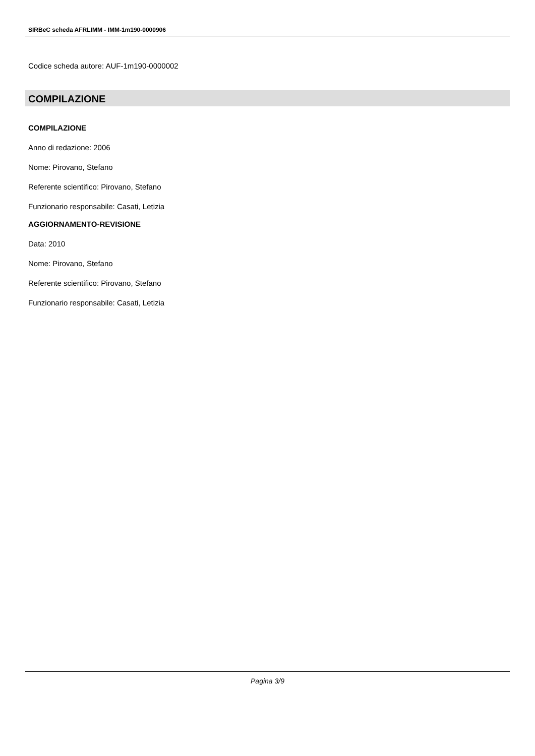SIRBeC scheda AFRLIMM - IMM-1m190-0000906
Codice scheda autore: AUF-1m190-0000002
COMPILAZIONE
COMPILAZIONE
Anno di redazione: 2006
Nome: Pirovano, Stefano
Referente scientifico: Pirovano, Stefano
Funzionario responsabile: Casati, Letizia
AGGIORNAMENTO-REVISIONE
Data: 2010
Nome: Pirovano, Stefano
Referente scientifico: Pirovano, Stefano
Funzionario responsabile: Casati, Letizia
Pagina 3/9